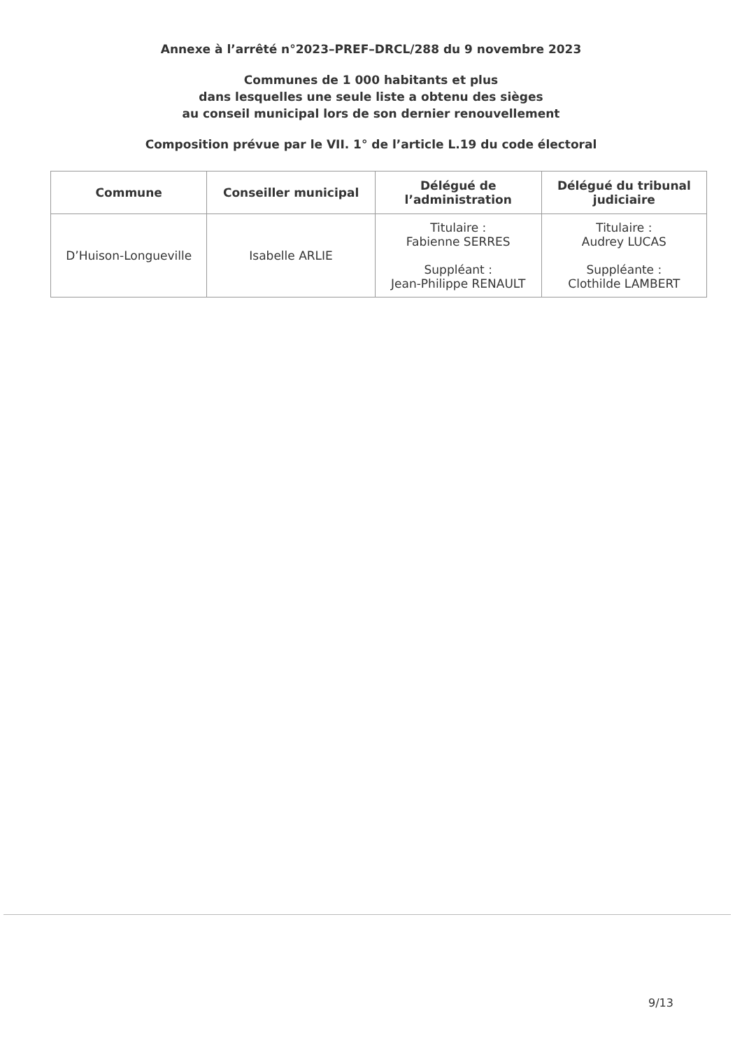Annexe à l’arrêté n°2023–PREF–DRCL/288 du 9 novembre 2023
Communes de 1 000 habitants et plus
dans lesquelles une seule liste a obtenu des sièges
au conseil municipal lors de son dernier renouvellement
Composition prévue par le VII. 1° de l’article L.19 du code électoral
| Commune | Conseiller municipal | Délégué de l’administration | Délégué du tribunal judiciaire |
| --- | --- | --- | --- |
| D’Huison-Longueville | Isabelle ARLIE | Titulaire : Fabienne SERRES Suppléant : Jean-Philippe RENAULT | Titulaire : Audrey LUCAS Suppléante : Clothilde LAMBERT |
9/13